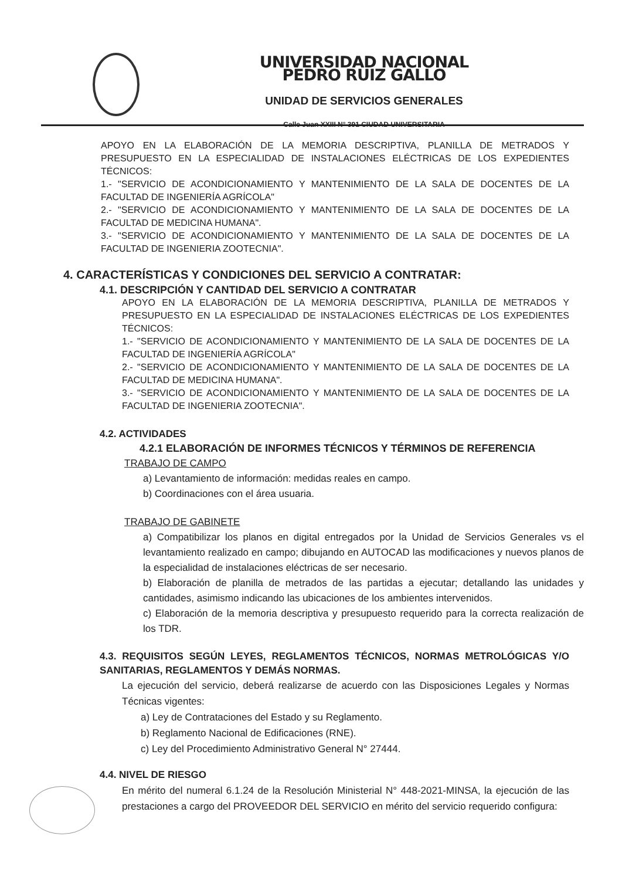UNIVERSIDAD NACIONAL PEDRO RUIZ GALLO
UNIDAD DE SERVICIOS GENERALES
Calle Juan XXIII N° 391 CIUDAD UNIVERSITARIA
APOYO EN LA ELABORACIÓN DE LA MEMORIA DESCRIPTIVA, PLANILLA DE METRADOS Y PRESUPUESTO EN LA ESPECIALIDAD DE INSTALACIONES ELÉCTRICAS DE LOS EXPEDIENTES TÉCNICOS:
1.- "SERVICIO DE ACONDICIONAMIENTO Y MANTENIMIENTO DE LA SALA DE DOCENTES DE LA FACULTAD DE INGENIERÍA AGRÍCOLA"
2.- "SERVICIO DE ACONDICIONAMIENTO Y MANTENIMIENTO DE LA SALA DE DOCENTES DE LA FACULTAD DE MEDICINA HUMANA".
3.- "SERVICIO DE ACONDICIONAMIENTO Y MANTENIMIENTO DE LA SALA DE DOCENTES DE LA FACULTAD DE INGENIERIA ZOOTECNIA".
4. CARACTERÍSTICAS Y CONDICIONES DEL SERVICIO A CONTRATAR:
4.1. DESCRIPCIÓN Y CANTIDAD DEL SERVICIO A CONTRATAR
APOYO EN LA ELABORACIÓN DE LA MEMORIA DESCRIPTIVA, PLANILLA DE METRADOS Y PRESUPUESTO EN LA ESPECIALIDAD DE INSTALACIONES ELÉCTRICAS DE LOS EXPEDIENTES TÉCNICOS:
1.- "SERVICIO DE ACONDICIONAMIENTO Y MANTENIMIENTO DE LA SALA DE DOCENTES DE LA FACULTAD DE INGENIERÍA AGRÍCOLA"
2.- "SERVICIO DE ACONDICIONAMIENTO Y MANTENIMIENTO DE LA SALA DE DOCENTES DE LA FACULTAD DE MEDICINA HUMANA".
3.- "SERVICIO DE ACONDICIONAMIENTO Y MANTENIMIENTO DE LA SALA DE DOCENTES DE LA FACULTAD DE INGENIERIA ZOOTECNIA".
4.2. ACTIVIDADES
4.2.1 ELABORACIÓN DE INFORMES TÉCNICOS Y TÉRMINOS DE REFERENCIA
TRABAJO DE CAMPO
a) Levantamiento de información: medidas reales en campo.
b) Coordinaciones con el área usuaria.
TRABAJO DE GABINETE
a) Compatibilizar los planos en digital entregados por la Unidad de Servicios Generales vs el levantamiento realizado en campo; dibujando en AUTOCAD las modificaciones y nuevos planos de la especialidad de instalaciones eléctricas de ser necesario.
b) Elaboración de planilla de metrados de las partidas a ejecutar; detallando las unidades y cantidades, asimismo indicando las ubicaciones de los ambientes intervenidos.
c) Elaboración de la memoria descriptiva y presupuesto requerido para la correcta realización de los TDR.
4.3. REQUISITOS SEGÚN LEYES, REGLAMENTOS TÉCNICOS, NORMAS METROLÓGICAS Y/O SANITARIAS, REGLAMENTOS Y DEMÁS NORMAS.
La ejecución del servicio, deberá realizarse de acuerdo con las Disposiciones Legales y Normas Técnicas vigentes:
a) Ley de Contrataciones del Estado y su Reglamento.
b) Reglamento Nacional de Edificaciones (RNE).
c) Ley del Procedimiento Administrativo General N° 27444.
4.4. NIVEL DE RIESGO
En mérito del numeral 6.1.24 de la Resolución Ministerial N° 448-2021-MINSA, la ejecución de las prestaciones a cargo del PROVEEDOR DEL SERVICIO en mérito del servicio requerido configura: